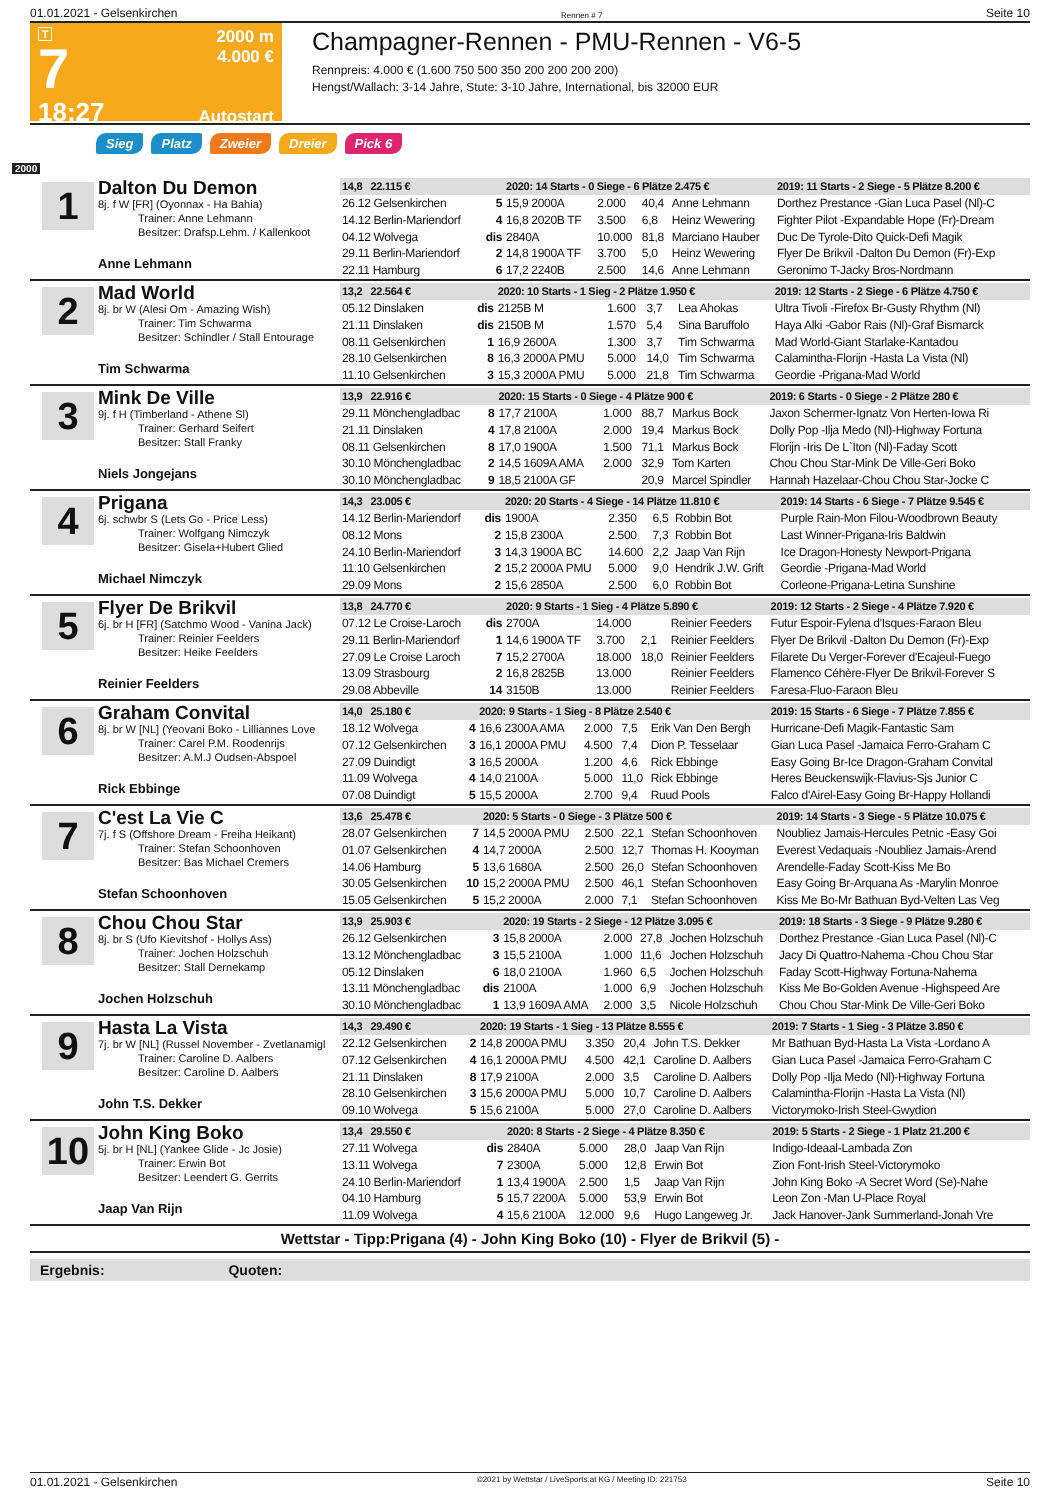01.01.2021 - Gelsenkirchen Rennen # 7 Seite 10
T
7
18:27
2000 m
4.000 €
Autostart
Champagner-Rennen - PMU-Rennen - V6-5
Rennpreis: 4.000 € (1.600 750 500 350 200 200 200 200)
Hengst/Wallach: 3-14 Jahre, Stute: 3-10 Jahre, International, bis 32000 EUR
Sieg Platz Zweier Dreier Pick 6
2000
1
Dalton Du Demon
8j. f W [FR] (Oyonnax - Ha Bahia)
Trainer: Anne Lehmann
Besitzer: Drafsp.Lehm. / Kallenkoot
Anne Lehmann
| 14,8 22.115 € | | 2020: 14 Starts - 0 Siege - 6 Plätze 2.475 € | | | | 2019: 11 Starts - 2 Siege - 5 Plätze 8.200 € |
| 26.12 Gelsenkirchen | 5 | 15,9 2000A | 2.000 | 40,4 | Anne Lehmann | Dorthez Prestance -Gian Luca Pasel (Nl)-C |
| 14.12 Berlin-Mariendorf | 4 | 16,8 2020B TF | 3.500 | 6,8 | Heinz Wewering | Fighter Pilot -Expandable Hope (Fr)-Dream |
| 04.12 Wolvega | dis | 2840A | 10.000 | 81,8 | Marciano Hauber | Duc De Tyrole-Dito Quick-Defi Magik |
| 29.11 Berlin-Mariendorf | 2 | 14,8 1900A TF | 3.700 | 5,0 | Heinz Wewering | Flyer De Brikvil -Dalton Du Demon (Fr)-Exp |
| 22.11 Hamburg | 6 | 17,2 2240B | 2.500 | 14,6 | Anne Lehmann | Geronimo T-Jacky Bros-Nordmann |
2
Mad World
8j. br W (Alesi Om - Amazing Wish)
Trainer: Tim Schwarma
Besitzer: Schindler / Stall Entourage
Tim Schwarma
| 13,2 22.564 € | | 2020: 10 Starts - 1 Sieg - 2 Plätze 1.950 € | | | | 2019: 12 Starts - 2 Siege - 6 Plätze 4.750 € |
| 05.12 Dinslaken | dis | 2125B M | 1.600 | 3,7 | Lea Ahokas | Ultra Tivoli -Firefox Br-Gusty Rhythm (Nl) |
| 21.11 Dinslaken | dis | 2150B M | 1.570 | 5,4 | Sina Baruffolo | Haya Alki -Gabor Rais (Nl)-Graf Bismarck |
| 08.11 Gelsenkirchen | 1 | 16,9 2600A | 1.300 | 3,7 | Tim Schwarma | Mad World-Giant Starlake-Kantadou |
| 28.10 Gelsenkirchen | 8 | 16,3 2000A PMU | 5.000 | 14,0 | Tim Schwarma | Calamintha-Florijn -Hasta La Vista (Nl) |
| 11.10 Gelsenkirchen | 3 | 15,3 2000A PMU | 5.000 | 21,8 | Tim Schwarma | Geordie -Prigana-Mad World |
3
Mink De Ville
9j. f H (Timberland - Athene Sl)
Trainer: Gerhard Seifert
Besitzer: Stall Franky
Niels Jongejans
| 13,9 22.916 € | | 2020: 15 Starts - 0 Siege - 4 Plätze 900 € | | | | 2019: 6 Starts - 0 Siege - 2 Plätze 280 € |
| 29.11 Mönchengladbac | 8 | 17,7 2100A | 1.000 | 88,7 | Markus Bock | Jaxon Schermer-Ignatz Von Herten-Iowa Ri |
| 21.11 Dinslaken | 4 | 17,8 2100A | 2.000 | 19,4 | Markus Bock | Dolly Pop -Ilja Medo (Nl)-Highway Fortuna |
| 08.11 Gelsenkirchen | 8 | 17,0 1900A | 1.500 | 71,1 | Markus Bock | Florijn -Iris De L`Iton (Nl)-Faday Scott |
| 30.10 Mönchengladbac | 2 | 14,5 1609A AMA | 2.000 | 32,9 | Tom Karten | Chou Chou Star-Mink De Ville-Geri Boko |
| 30.10 Mönchengladbac | 9 | 18,5 2100A GF | | 20,9 | Marcel Spindler | Hannah Hazelaar-Chou Chou Star-Jocke C |
4
Prigana
6j. schwbr S (Lets Go - Price Less)
Trainer: Wolfgang Nimczyk
Besitzer: Gisela+Hubert Glied
Michael Nimczyk
| 14,3 23.005 € | | 2020: 20 Starts - 4 Siege - 14 Plätze 11.810 € | | | | 2019: 14 Starts - 6 Siege - 7 Plätze 9.545 € |
| 14.12 Berlin-Mariendorf | dis | 1900A | 2.350 | 6,5 | Robbin Bot | Purple Rain-Mon Filou-Woodbrown Beauty |
| 08.12 Mons | 2 | 15,8 2300A | 2.500 | 7,3 | Robbin Bot | Last Winner-Prigana-Iris Baldwin |
| 24.10 Berlin-Mariendorf | 3 | 14,3 1900A BC | 14.600 | 2,2 | Jaap Van Rijn | Ice Dragon-Honesty Newport-Prigana |
| 11.10 Gelsenkirchen | 2 | 15,2 2000A PMU | 5.000 | 9,0 | Hendrik J.W. Grift | Geordie -Prigana-Mad World |
| 29.09 Mons | 2 | 15,6 2850A | 2.500 | 6,0 | Robbin Bot | Corleone-Prigana-Letina Sunshine |
5
Flyer De Brikvil
6j. br H [FR] (Satchmo Wood - Vanina Jack)
Trainer: Reinier Feelders
Besitzer: Heike Feelders
Reinier Feelders
| 13,8 24.770 € | | 2020: 9 Starts - 1 Sieg - 4 Plätze 5.890 € | | | | 2019: 12 Starts - 2 Siege - 4 Plätze 7.920 € |
| 07.12 Le Croise-Laroch | dis | 2700A | 14.000 | | Reinier Feeders | Futur Espoir-Fylena d'Isques-Faraon Bleu |
| 29.11 Berlin-Mariendorf | 1 | 14,6 1900A TF | 3.700 | 2,1 | Reinier Feelders | Flyer De Brikvil -Dalton Du Demon (Fr)-Exp |
| 27.09 Le Croise Laroch | 7 | 15,2 2700A | 18.000 | 18,0 | Reinier Feelders | Filarete Du Verger-Forever d'Ecajeul-Fuego |
| 13.09 Strasbourg | 2 | 16,8 2825B | 13.000 | | Reinier Feelders | Flamenco Céhère-Flyer De Brikvil-Forever S |
| 29.08 Abbeville | 14 | 3150B | 13.000 | | Reinier Feelders | Faresa-Fluo-Faraon Bleu |
6
Graham Convital
8j. br W [NL] (Yeovani Boko - Lilliannes Love
Trainer: Carel P.M. Roodenrijs
Besitzer: A.M.J Oudsen-Abspoel
Rick Ebbinge
| 14,0 25.180 € | | 2020: 9 Starts - 1 Sieg - 8 Plätze 2.540 € | | | | 2019: 15 Starts - 6 Siege - 7 Plätze 7.855 € |
| 18.12 Wolvega | 4 | 16,6 2300A AMA | 2.000 | 7,5 | Erik Van Den Bergh | Hurricane-Defi Magik-Fantastic Sam |
| 07.12 Gelsenkirchen | 3 | 16,1 2000A PMU | 4.500 | 7,4 | Dion P. Tesselaar | Gian Luca Pasel -Jamaica Ferro-Graham C |
| 27.09 Duindigt | 3 | 16,5 2000A | 1.200 | 4,6 | Rick Ebbinge | Easy Going Br-Ice Dragon-Graham Convital |
| 11.09 Wolvega | 4 | 14,0 2100A | 5.000 | 11,0 | Rick Ebbinge | Heres Beuckenswijk-Flavius-Sjs Junior C |
| 07.08 Duindigt | 5 | 15,5 2000A | 2.700 | 9,4 | Ruud Pools | Falco d'Airel-Easy Going Br-Happy Hollandi |
7
C'est La Vie C
7j. f S (Offshore Dream - Freiha Heikant)
Trainer: Stefan Schoonhoven
Besitzer: Bas Michael Cremers
Stefan Schoonhoven
| 13,6 25.478 € | | 2020: 5 Starts - 0 Siege - 3 Plätze 500 € | | | | 2019: 14 Starts - 3 Siege - 5 Plätze 10.075 € |
| 28.07 Gelsenkirchen | 7 | 14,5 2000A PMU | 2.500 | 22,1 | Stefan Schoonhoven | Noubliez Jamais-Hercules Petnic -Easy Goi |
| 01.07 Gelsenkirchen | 4 | 14,7 2000A | 2.500 | 12,7 | Thomas H. Kooyman | Everest Vedaquais -Noubliez Jamais-Arend |
| 14.06 Hamburg | 5 | 13,6 1680A | 2.500 | 26,0 | Stefan Schoonhoven | Arendelle-Faday Scott-Kiss Me Bo |
| 30.05 Gelsenkirchen | 10 | 15,2 2000A PMU | 2.500 | 46,1 | Stefan Schoonhoven | Easy Going Br-Arquana As -Marylin Monroe |
| 15.05 Gelsenkirchen | 5 | 15,2 2000A | 2.000 | 7,1 | Stefan Schoonhoven | Kiss Me Bo-Mr Bathuan Byd-Velten Las Veg |
8
Chou Chou Star
8j. br S (Ufo Kievitshof - Hollys Ass)
Trainer: Jochen Holzschuh
Besitzer: Stall Dernekamp
Jochen Holzschuh
| 13,9 25.903 € | | 2020: 19 Starts - 2 Siege - 12 Plätze 3.095 € | | | | 2019: 18 Starts - 3 Siege - 9 Plätze 9.280 € |
| 26.12 Gelsenkirchen | 3 | 15,8 2000A | 2.000 | 27,8 | Jochen Holzschuh | Dorthez Prestance -Gian Luca Pasel (Nl)-C |
| 13.12 Mönchengladbac | 3 | 15,5 2100A | 1.000 | 11,6 | Jochen Holzschuh | Jacy Di Quattro-Nahema -Chou Chou Star |
| 05.12 Dinslaken | 6 | 18,0 2100A | 1.960 | 6,5 | Jochen Holzschuh | Faday Scott-Highway Fortuna-Nahema |
| 13.11 Mönchengladbac | dis | 2100A | 1.000 | 6,9 | Jochen Holzschuh | Kiss Me Bo-Golden Avenue -Highspeed Are |
| 30.10 Mönchengladbac | 1 | 13,9 1609A AMA | 2.000 | 3,5 | Nicole Holzschuh | Chou Chou Star-Mink De Ville-Geri Boko |
9
Hasta La Vista
7j. br W [NL] (Russel November - Zvetlanamigl
Trainer: Caroline D. Aalbers
Besitzer: Caroline D. Aalbers
John T.S. Dekker
| 14,3 29.490 € | | 2020: 19 Starts - 1 Sieg - 13 Plätze 8.555 € | | | | 2019: 7 Starts - 1 Sieg - 3 Plätze 3.850 € |
| 22.12 Gelsenkirchen | 2 | 14,8 2000A PMU | 3.350 | 20,4 | John T.S. Dekker | Mr Bathuan Byd-Hasta La Vista -Lordano A |
| 07.12 Gelsenkirchen | 4 | 16,1 2000A PMU | 4.500 | 42,1 | Caroline D. Aalbers | Gian Luca Pasel -Jamaica Ferro-Graham C |
| 21.11 Dinslaken | 8 | 17,9 2100A | 2.000 | 3,5 | Caroline D. Aalbers | Dolly Pop -Ilja Medo (Nl)-Highway Fortuna |
| 28.10 Gelsenkirchen | 3 | 15,6 2000A PMU | 5.000 | 10,7 | Caroline D. Aalbers | Calamintha-Florijn -Hasta La Vista (Nl) |
| 09.10 Wolvega | 5 | 15,6 2100A | 5.000 | 27,0 | Caroline D. Aalbers | Victorymoko-Irish Steel-Gwydion |
10
John King Boko
5j. br H [NL] (Yankee Glide - Jc Josie)
Trainer: Erwin Bot
Besitzer: Leendert G. Gerrits
Jaap Van Rijn
| 13,4 29.550 € | | 2020: 8 Starts - 2 Siege - 4 Plätze 8.350 € | | | | 2019: 5 Starts - 2 Siege - 1 Platz 21.200 € |
| 27.11 Wolvega | dis | 2840A | 5.000 | 28,0 | Jaap Van Rijn | Indigo-Ideaal-Lambada Zon |
| 13.11 Wolvega | 7 | 2300A | 5.000 | 12,8 | Erwin Bot | Zion Font-Irish Steel-Victorymoko |
| 24.10 Berlin-Mariendorf | 1 | 13,4 1900A | 2.500 | 1,5 | Jaap Van Rijn | John King Boko -A Secret Word (Se)-Nahe |
| 04.10 Hamburg | 5 | 15,7 2200A | 5.000 | 53,9 | Erwin Bot | Leon Zon -Man U-Place Royal |
| 11.09 Wolvega | 4 | 15,6 2100A | 12.000 | 9,6 | Hugo Langeweg Jr. | Jack Hanover-Jank Summerland-Jonah Vre |
Wettstar - Tipp:Prigana (4) - John King Boko (10) - Flyer de Brikvil (5) -
Ergebnis: Quoten:
01.01.2021 - Gelsenkirchen ©2021 by Wettstar / LiveSports.at KG / Meeting ID: 221753 Seite 10